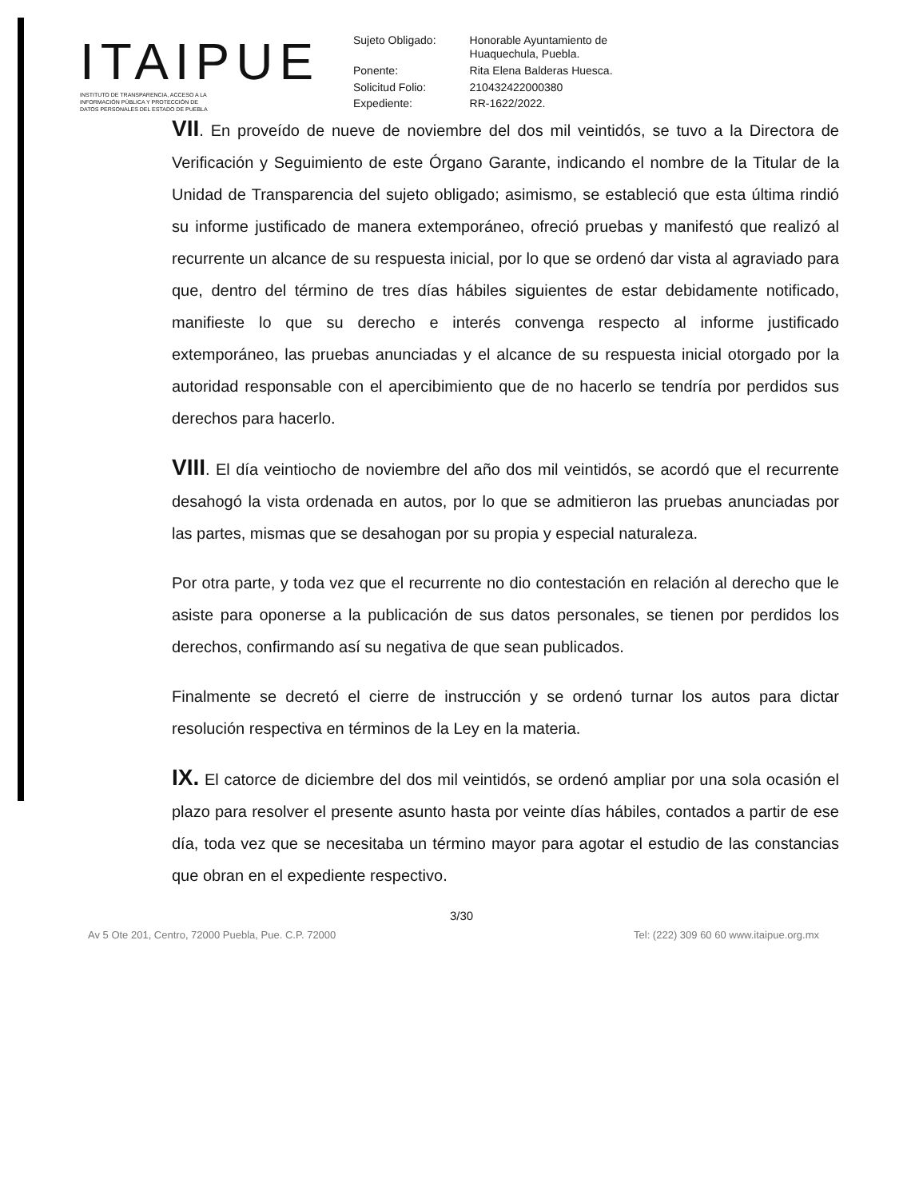ITAIPUE
INSTITUTO DE TRANSPARENCIA, ACCESO A LA
INFORMACIÓN PÚBLICA Y PROTECCIÓN DE
DATOS PERSONALES DEL ESTADO DE PUEBLA
| Sujeto Obligado: | Honorable Ayuntamiento de Huaquechula, Puebla. |
| Ponente: | Rita Elena Balderas Huesca. |
| Solicitud Folio: | 210432422000380 |
| Expediente: | RR-1622/2022. |
VII. En proveído de nueve de noviembre del dos mil veintidós, se tuvo a la Directora de Verificación y Seguimiento de este Órgano Garante, indicando el nombre de la Titular de la Unidad de Transparencia del sujeto obligado; asimismo, se estableció que esta última rindió su informe justificado de manera extemporáneo, ofreció pruebas y manifestó que realizó al recurrente un alcance de su respuesta inicial, por lo que se ordenó dar vista al agraviado para que, dentro del término de tres días hábiles siguientes de estar debidamente notificado, manifieste lo que su derecho e interés convenga respecto al informe justificado extemporáneo, las pruebas anunciadas y el alcance de su respuesta inicial otorgado por la autoridad responsable con el apercibimiento que de no hacerlo se tendría por perdidos sus derechos para hacerlo.
VIII. El día veintiocho de noviembre del año dos mil veintidós, se acordó que el recurrente desahogó la vista ordenada en autos, por lo que se admitieron las pruebas anunciadas por las partes, mismas que se desahogan por su propia y especial naturaleza.
Por otra parte, y toda vez que el recurrente no dio contestación en relación al derecho que le asiste para oponerse a la publicación de sus datos personales, se tienen por perdidos los derechos, confirmando así su negativa de que sean publicados.
Finalmente se decretó el cierre de instrucción y se ordenó turnar los autos para dictar resolución respectiva en términos de la Ley en la materia.
IX. El catorce de diciembre del dos mil veintidós, se ordenó ampliar por una sola ocasión el plazo para resolver el presente asunto hasta por veinte días hábiles, contados a partir de ese día, toda vez que se necesitaba un término mayor para agotar el estudio de las constancias que obran en el expediente respectivo.
3/30
Av 5 Ote 201, Centro, 72000 Puebla, Pue. C.P. 72000 Tel: (222) 309 60 60 www.itaipue.org.mx